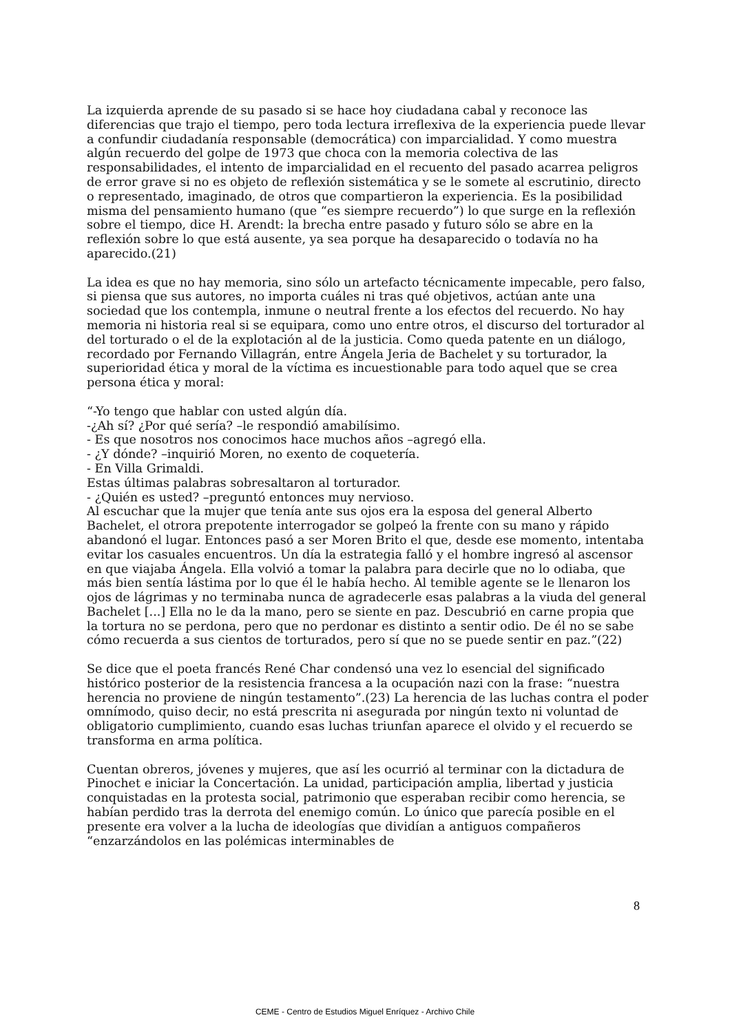La izquierda aprende de su pasado si se hace hoy ciudadana cabal y reconoce las diferencias que trajo el tiempo, pero toda lectura irreflexiva de la experiencia puede llevar a confundir ciudadanía responsable (democrática) con imparcialidad. Y como muestra algún recuerdo del golpe de 1973 que choca con la memoria colectiva de las responsabilidades, el intento de imparcialidad en el recuento del pasado acarrea peligros de error grave si no es objeto de reflexión sistemática y se le somete al escrutinio, directo o representado, imaginado, de otros que compartieron la experiencia. Es la posibilidad misma del pensamiento humano (que “es siempre recuerdo”) lo que surge en la reflexión sobre el tiempo, dice H. Arendt: la brecha entre pasado y futuro sólo se abre en la reflexión sobre lo que está ausente, ya sea porque ha desaparecido o todavía no ha aparecido.(21)
La idea es que no hay memoria, sino sólo un artefacto técnicamente impecable, pero falso, si piensa que sus autores, no importa cuáles ni tras qué objetivos, actúan ante una sociedad que los contempla, inmune o neutral frente a los efectos del recuerdo. No hay memoria ni historia real si se equipara, como uno entre otros, el discurso del torturador al del torturado o el de la explotación al de la justicia. Como queda patente en un diálogo, recordado por Fernando Villagrán, entre Ángela Jeria de Bachelet y su torturador, la superioridad ética y moral de la víctima es incuestionable para todo aquel que se crea persona ética y moral:
“-Yo tengo que hablar con usted algún día.
-¿Ah sí? ¿Por qué sería? –le respondió amabilísimo.
- Es que nosotros nos conocimos hace muchos años –agregó ella.
- ¿Y dónde? –inquirió Moren, no exento de coquetería.
- En Villa Grimaldi.
Estas últimas palabras sobresaltaron al torturador.
- ¿Quién es usted? –preguntó entonces muy nervioso.
Al escuchar que la mujer que tenía ante sus ojos era la esposa del general Alberto Bachelet, el otrora prepotente interrogador se golpeó la frente con su mano y rápido abandonó el lugar. Entonces pasó a ser Moren Brito el que, desde ese momento, intentaba evitar los casuales encuentros. Un día la estrategia falló y el hombre ingresó al ascensor en que viajaba Ángela. Ella volvió a tomar la palabra para decirle que no lo odiaba, que más bien sentía lástima por lo que él le había hecho. Al temible agente se le llenaron los ojos de lágrimas y no terminaba nunca de agradecerle esas palabras a la viuda del general Bachelet [...] Ella no le da la mano, pero se siente en paz. Descubrió en carne propia que la tortura no se perdona, pero que no perdonar es distinto a sentir odio. De él no se sabe cómo recuerda a sus cientos de torturados, pero sí que no se puede sentir en paz.”(22)
Se dice que el poeta francés René Char condensó una vez lo esencial del significado histórico posterior de la resistencia francesa a la ocupación nazi con la frase: “nuestra herencia no proviene de ningún testamento”.(23) La herencia de las luchas contra el poder omnímodo, quiso decir, no está prescrita ni asegurada por ningún texto ni voluntad de obligatorio cumplimiento, cuando esas luchas triunfan aparece el olvido y el recuerdo se transforma en arma política.
Cuentan obreros, jóvenes y mujeres, que así les ocurrió al terminar con la dictadura de Pinochet e iniciar la Concertación. La unidad, participación amplia, libertad y justicia conquistadas en la protesta social, patrimonio que esperaban recibir como herencia, se habían perdido tras la derrota del enemigo común. Lo único que parecía posible en el presente era volver a la lucha de ideologías que dividían a antiguos compañeros “enzarzándolos en las polémicas interminables de
8
CEME - Centro de Estudios Miguel Enríquez - Archivo Chile